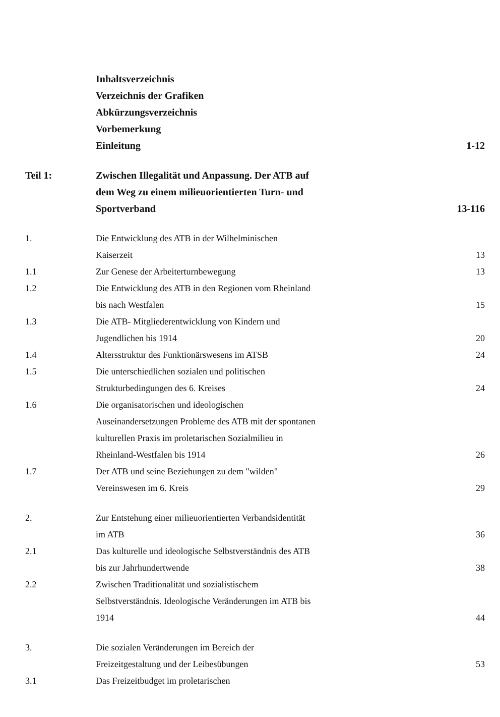| | Inhaltsverzeichnis Verzeichnis der Grafiken Abkürzungsverzeichnis Vorbemerkung Einleitung | 1-12 |
| Teil 1: | Zwischen Illegalität und Anpassung. Der ATB auf dem Weg zu einem milieuorientierten Turn- und Sportverband | 13-116 |
| 1. | Die Entwicklung des ATB in der Wilhelminischen Kaiserzeit | 13 |
| 1.1 | Zur Genese der Arbeiterturnbewegung | 13 |
| 1.2 | Die Entwicklung des ATB in den Regionen vom Rheinland bis nach Westfalen | 15 |
| 1.3 | Die ATB- Mitgliederentwicklung von Kindern und Jugendlichen bis 1914 | 20 |
| 1.4 | Altersstruktur des Funktionärswesens im ATSB | 24 |
| 1.5 | Die unterschiedlichen sozialen und politischen Strukturbedingungen des 6. Kreises | 24 |
| 1.6 | Die organisatorischen und ideologischen Auseinandersetzungen Probleme des ATB mit der spontanen kulturellen Praxis im proletarischen Sozialmilieu in Rheinland-Westfalen bis 1914 | 26 |
| 1.7 | Der ATB und seine Beziehungen zu dem "wilden" Vereinswesen im 6. Kreis | 29 |
| 2. | Zur Entstehung einer milieuorientierten Verbandsidentität im ATB | 36 |
| 2.1 | Das kulturelle und ideologische Selbstverständnis des ATB bis zur Jahrhundertwende | 38 |
| 2.2 | Zwischen Traditionalität und sozialistischem Selbstverständnis. Ideologische Veränderungen im ATB bis 1914 | 44 |
| 3. | Die sozialen Veränderungen im Bereich der Freizeitgestaltung und der Leibesübungen | 53 |
| 3.1 | Das Freizeitbudget im proletarischen | |